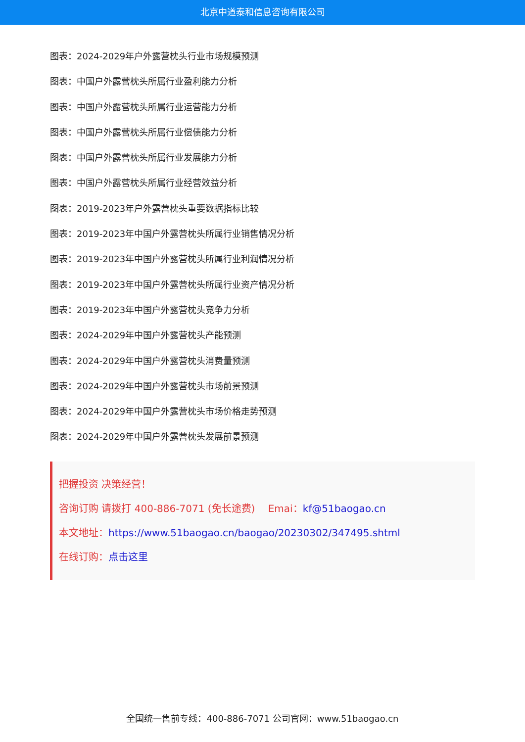北京中道泰和信息咨询有限公司
图表：2024-2029年户外露营枕头行业市场规模预测
图表：中国户外露营枕头所属行业盈利能力分析
图表：中国户外露营枕头所属行业运营能力分析
图表：中国户外露营枕头所属行业偿债能力分析
图表：中国户外露营枕头所属行业发展能力分析
图表：中国户外露营枕头所属行业经营效益分析
图表：2019-2023年户外露营枕头重要数据指标比较
图表：2019-2023年中国户外露营枕头所属行业销售情况分析
图表：2019-2023年中国户外露营枕头所属行业利润情况分析
图表：2019-2023年中国户外露营枕头所属行业资产情况分析
图表：2019-2023年中国户外露营枕头竞争力分析
图表：2024-2029年中国户外露营枕头产能预测
图表：2024-2029年中国户外露营枕头消费量预测
图表：2024-2029年中国户外露营枕头市场前景预测
图表：2024-2029年中国户外露营枕头市场价格走势预测
图表：2024-2029年中国户外露营枕头发展前景预测
把握投资 决策经营！
咨询订购 请拨打 400-886-7071 (免长途费)　 Emai：kf@51baogao.cn
本文地址：https://www.51baogao.cn/baogao/20230302/347495.shtml
在线订购：点击这里
全国统一售前专线：400-886-7071 公司官网：www.51baogao.cn